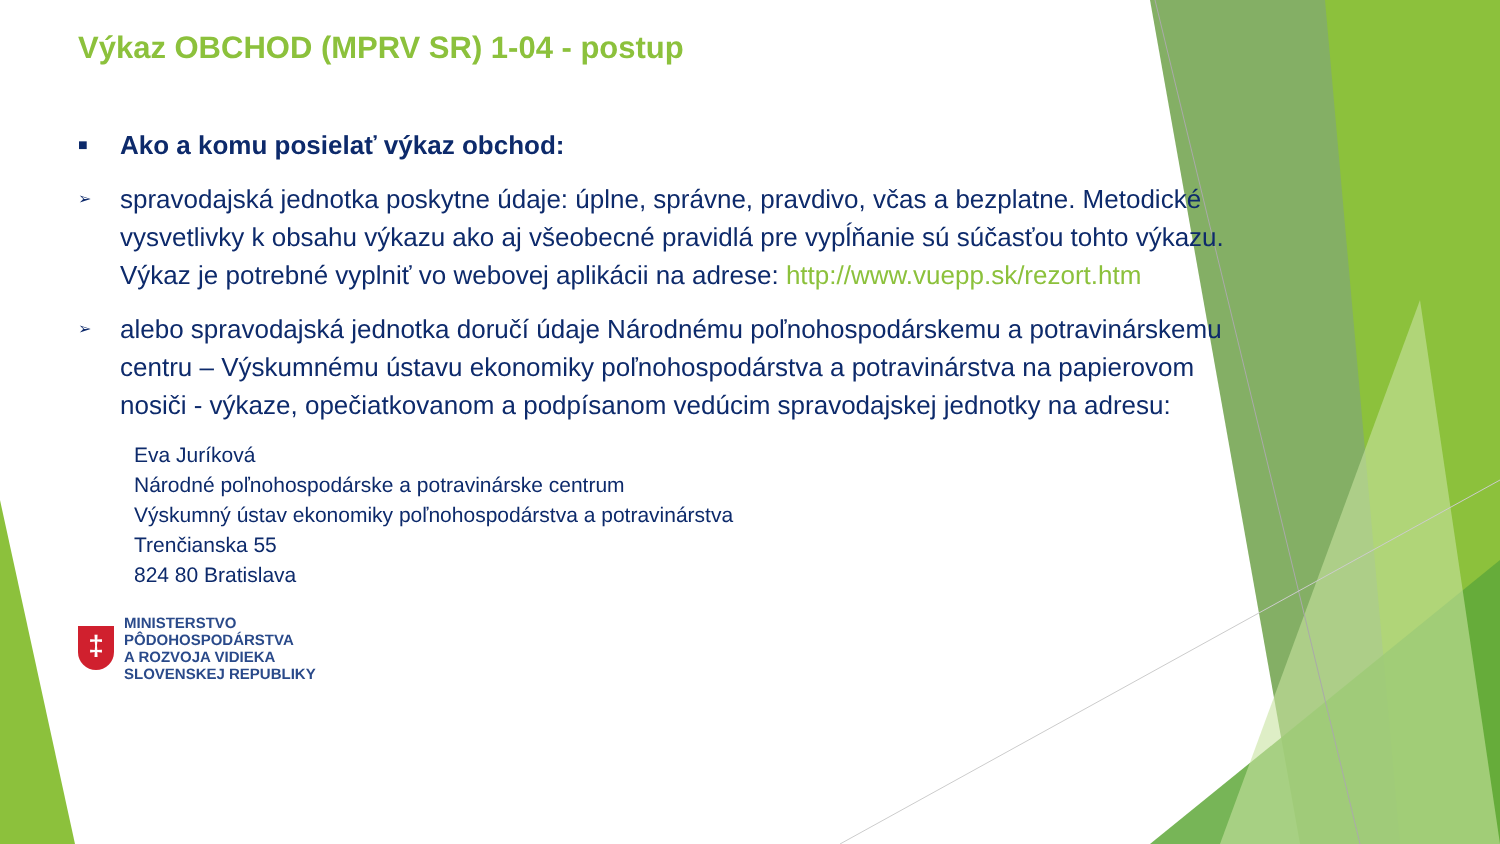Výkaz OBCHOD (MPRV SR) 1-04 - postup
■ Ako a komu posielať výkaz obchod:
➢ spravodajská jednotka poskytne údaje: úplne, správne, pravdivo, včas a bezplatne. Metodické vysvetlivky k obsahu výkazu ako aj všeobecné pravidlá pre vypĺňanie sú súčasťou tohto výkazu. Výkaz je potrebné vyplniť vo webovej aplikácii na adrese: http://www.vuepp.sk/rezort.htm
➢ alebo spravodajská jednotka doručí údaje Národnému poľnohospodárskemu a potravinárskemu centru – Výskumnému ústavu ekonomiky poľnohospodárstva a potravinárstva na papierovom nosiči - výkaze, opečiatkovanom a podpísanom vedúcim spravodajskej jednotky na adresu:
Eva Juríková
Národné poľnohospodárske a potravinárske centrum
Výskumný ústav ekonomiky poľnohospodárstva a potravinárstva
Trenčianska 55
824 80 Bratislava
‡
MINISTERSTVO
PÔDOHOSPODÁRSTVA
A ROZVOJA VIDIEKA
SLOVENSKEJ REPUBLIKY